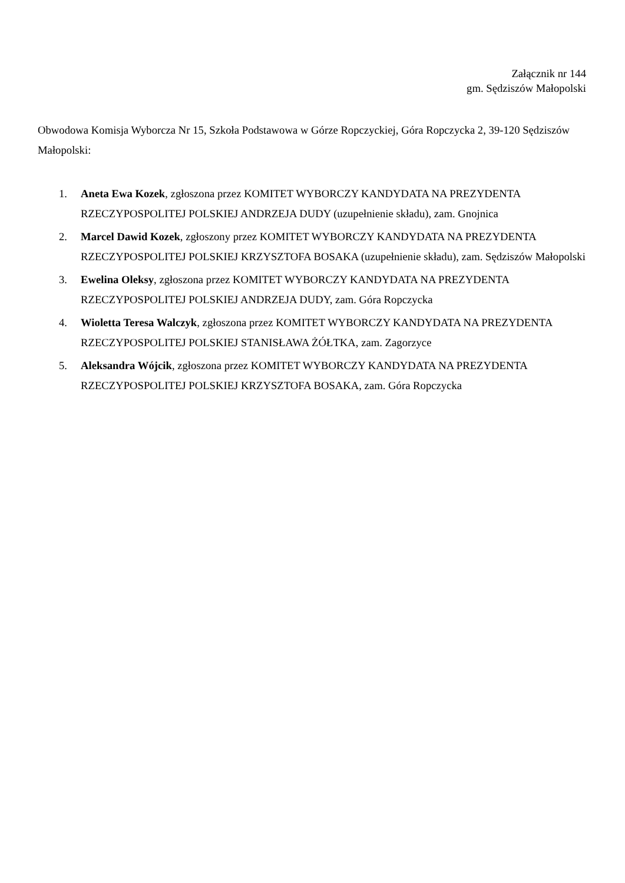Załącznik nr 144
gm. Sędziszów Małopolski
Obwodowa Komisja Wyborcza Nr 15, Szkoła Podstawowa w Górze Ropczyckiej, Góra Ropczycka 2, 39-120 Sędziszów Małopolski:
1. Aneta Ewa Kozek, zgłoszona przez KOMITET WYBORCZY KANDYDATA NA PREZYDENTA RZECZYPOSPOLITEJ POLSKIEJ ANDRZEJA DUDY (uzupełnienie składu), zam. Gnojnica
2. Marcel Dawid Kozek, zgłoszony przez KOMITET WYBORCZY KANDYDATA NA PREZYDENTA RZECZYPOSPOLITEJ POLSKIEJ KRZYSZTOFA BOSAKA (uzupełnienie składu), zam. Sędziszów Małopolski
3. Ewelina Oleksy, zgłoszona przez KOMITET WYBORCZY KANDYDATA NA PREZYDENTA RZECZYPOSPOLITEJ POLSKIEJ ANDRZEJA DUDY, zam. Góra Ropczycka
4. Wioletta Teresa Walczyk, zgłoszona przez KOMITET WYBORCZY KANDYDATA NA PREZYDENTA RZECZYPOSPOLITEJ POLSKIEJ STANISŁAWA ŻÓŁTKA, zam. Zagorzyce
5. Aleksandra Wójcik, zgłoszona przez KOMITET WYBORCZY KANDYDATA NA PREZYDENTA RZECZYPOSPOLITEJ POLSKIEJ KRZYSZTOFA BOSAKA, zam. Góra Ropczycka